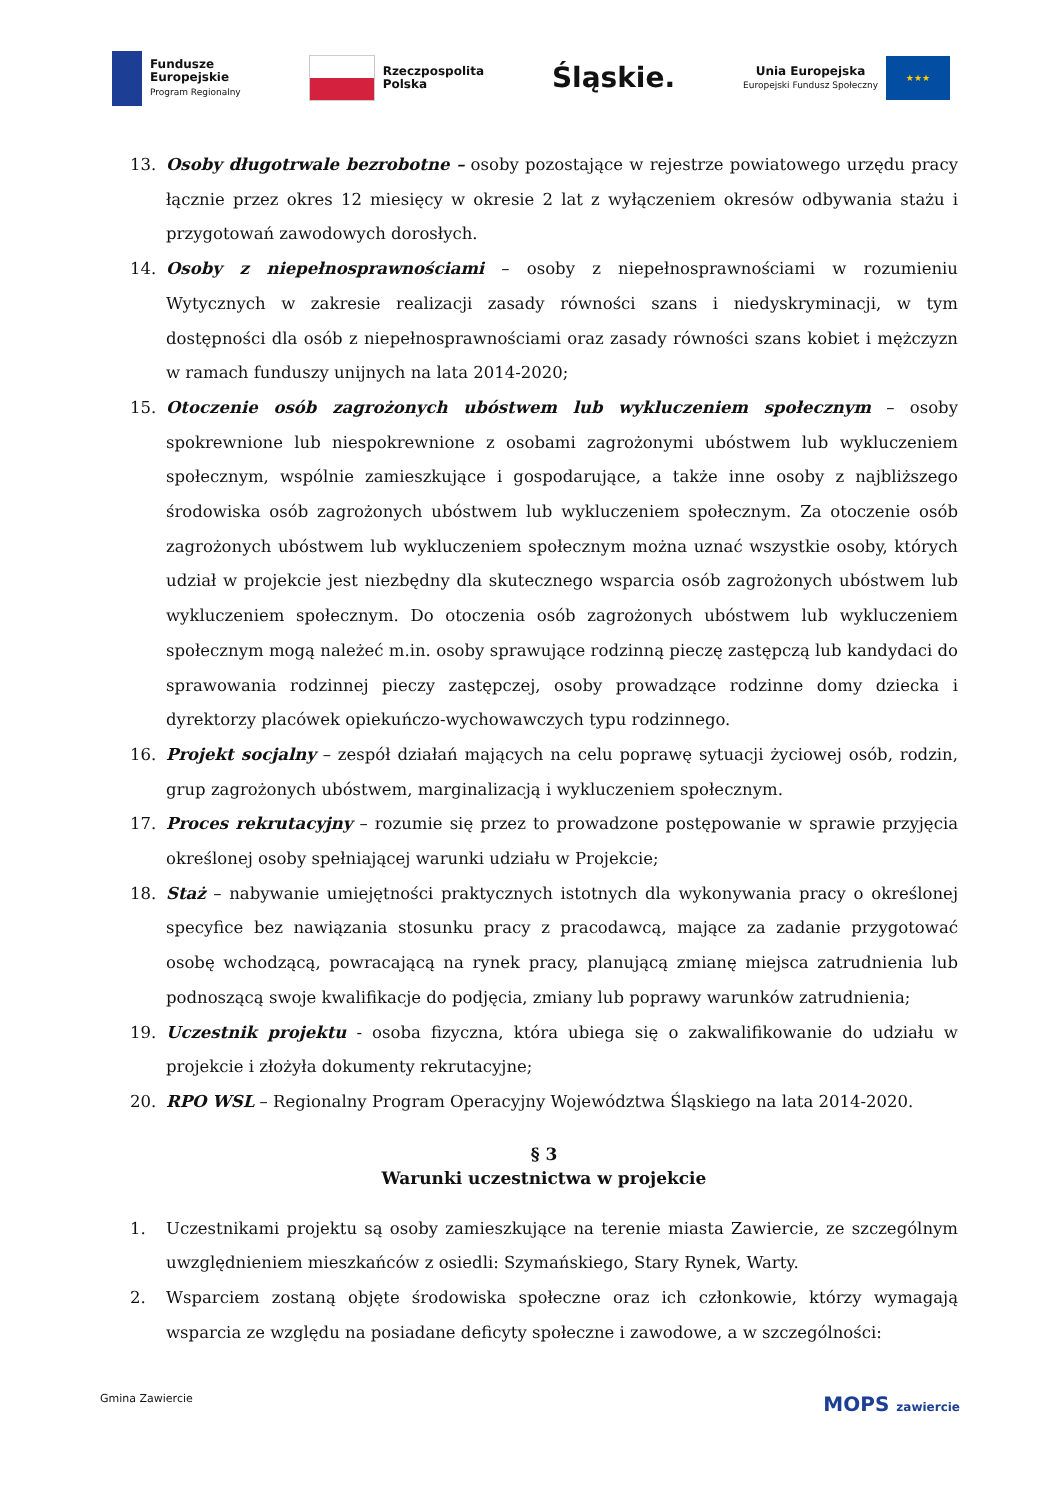Fundusze
Europejskie
Program Regionalny
Rzeczpospolita
Polska
Śląskie.
Unia Europejska
Europejski Fundusz Społeczny
★★★
13. Osoby długotrwale bezrobotne – osoby pozostające w rejestrze powiatowego urzędu pracy łącznie przez okres 12 miesięcy w okresie 2 lat z wyłączeniem okresów odbywania stażu i przygotowań zawodowych dorosłych.
14. Osoby z niepełnosprawnościami – osoby z niepełnosprawnościami w rozumieniu Wytycznych w zakresie realizacji zasady równości szans i niedyskryminacji, w tym dostępności dla osób z niepełnosprawnościami oraz zasady równości szans kobiet i mężczyzn w ramach funduszy unijnych na lata 2014-2020;
15. Otoczenie osób zagrożonych ubóstwem lub wykluczeniem społecznym – osoby spokrewnione lub niespokrewnione z osobami zagrożonymi ubóstwem lub wykluczeniem społecznym, wspólnie zamieszkujące i gospodarujące, a także inne osoby z najbliższego środowiska osób zagrożonych ubóstwem lub wykluczeniem społecznym. Za otoczenie osób zagrożonych ubóstwem lub wykluczeniem społecznym można uznać wszystkie osoby, których udział w projekcie jest niezbędny dla skutecznego wsparcia osób zagrożonych ubóstwem lub wykluczeniem społecznym. Do otoczenia osób zagrożonych ubóstwem lub wykluczeniem społecznym mogą należeć m.in. osoby sprawujące rodzinną pieczę zastępczą lub kandydaci do sprawowania rodzinnej pieczy zastępczej, osoby prowadzące rodzinne domy dziecka i dyrektorzy placówek opiekuńczo-wychowawczych typu rodzinnego.
16. Projekt socjalny – zespół działań mających na celu poprawę sytuacji życiowej osób, rodzin, grup zagrożonych ubóstwem, marginalizacją i wykluczeniem społecznym.
17. Proces rekrutacyjny – rozumie się przez to prowadzone postępowanie w sprawie przyjęcia określonej osoby spełniającej warunki udziału w Projekcie;
18. Staż – nabywanie umiejętności praktycznych istotnych dla wykonywania pracy o określonej specyfice bez nawiązania stosunku pracy z pracodawcą, mające za zadanie przygotować osobę wchodzącą, powracającą na rynek pracy, planującą zmianę miejsca zatrudnienia lub podnoszącą swoje kwalifikacje do podjęcia, zmiany lub poprawy warunków zatrudnienia;
19. Uczestnik projektu - osoba fizyczna, która ubiega się o zakwalifikowanie do udziału w projekcie i złożyła dokumenty rekrutacyjne;
20. RPO WSL – Regionalny Program Operacyjny Województwa Śląskiego na lata 2014-2020.
§ 3
Warunki uczestnictwa w projekcie
1. Uczestnikami projektu są osoby zamieszkujące na terenie miasta Zawiercie, ze szczególnym uwzględnieniem mieszkańców z osiedli: Szymańskiego, Stary Rynek, Warty.
2. Wsparciem zostaną objęte środowiska społeczne oraz ich członkowie, którzy wymagają wsparcia ze względu na posiadane deficyty społeczne i zawodowe, a w szczególności:
Gmina Zawiercie
MOPS zawiercie